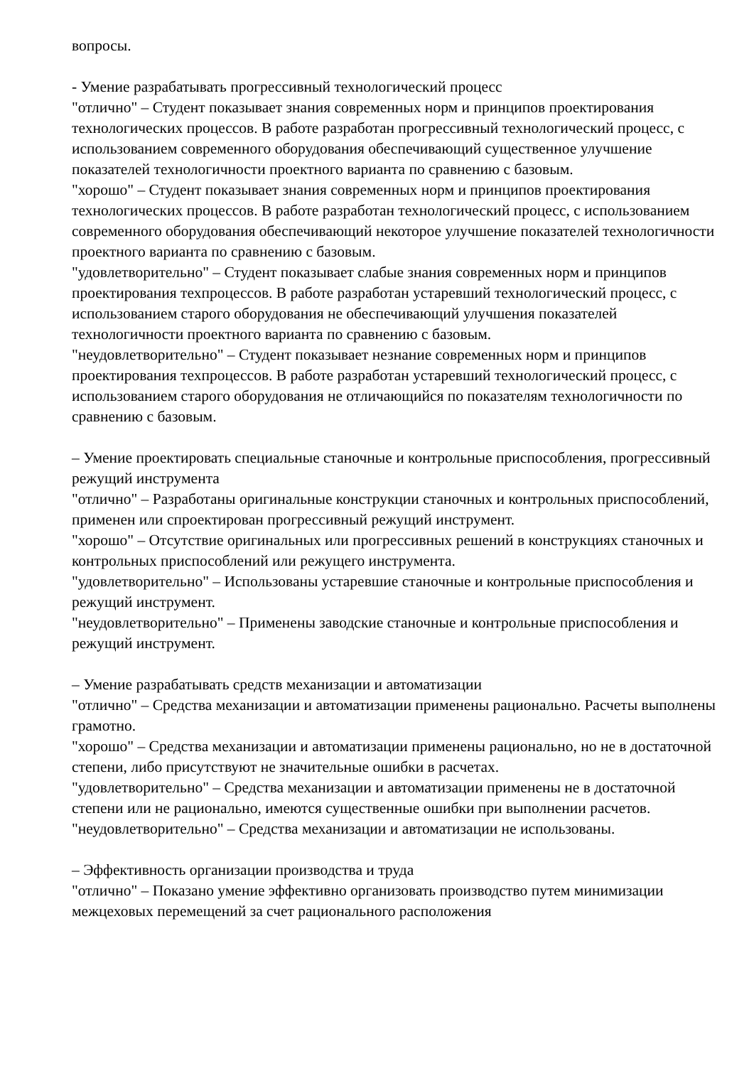вопросы.
- Умение разрабатывать прогрессивный технологический процесс
"отлично" – Студент показывает знания современных норм и принципов проектирования технологических процессов. В работе разработан прогрессивный технологический процесс, с использованием современного оборудования обеспечивающий существенное улучшение показателей технологичности проектного варианта по сравнению с базовым.
"хорошо" – Студент показывает знания современных норм и принципов проектирования технологических процессов. В работе разработан технологический процесс, с использованием современного оборудования обеспечивающий некоторое улучшение показателей технологичности проектного варианта по сравнению с базовым.
"удовлетворительно" – Студент показывает слабые знания современных норм и принципов проектирования техпроцессов. В работе разработан устаревший технологический процесс, с использованием старого оборудования не обеспечивающий улучшения показателей технологичности проектного варианта по сравнению с базовым.
"неудовлетворительно" – Студент показывает незнание современных норм и принципов проектирования техпроцессов. В работе разработан устаревший технологический процесс, с использованием старого оборудования не отличающийся по показателям технологичности по сравнению с базовым.
– Умение проектировать специальные станочные и контрольные приспособления, прогрессивный режущий инструмента
"отлично" – Разработаны оригинальные конструкции станочных и контрольных приспособлений, применен или спроектирован прогрессивный режущий инструмент.
"хорошо" – Отсутствие оригинальных или прогрессивных решений в конструкциях станочных и контрольных приспособлений или режущего инструмента.
"удовлетворительно" – Использованы устаревшие станочные и контрольные приспособления и режущий инструмент.
"неудовлетворительно" – Применены заводские станочные и контрольные приспособления и режущий инструмент.
– Умение разрабатывать средств механизации и автоматизации
"отлично" – Средства механизации и автоматизации применены рационально. Расчеты выполнены грамотно.
"хорошо" – Средства механизации и автоматизации применены рационально, но не в достаточной степени, либо присутствуют не значительные ошибки в расчетах.
"удовлетворительно" – Средства механизации и автоматизации применены не в достаточной степени или не рационально, имеются существенные ошибки при выполнении расчетов.
"неудовлетворительно" – Средства механизации и автоматизации не использованы.
– Эффективность организации производства и труда
"отлично" – Показано умение эффективно организовать производство путем минимизации межцеховых перемещений за счет рационального расположения